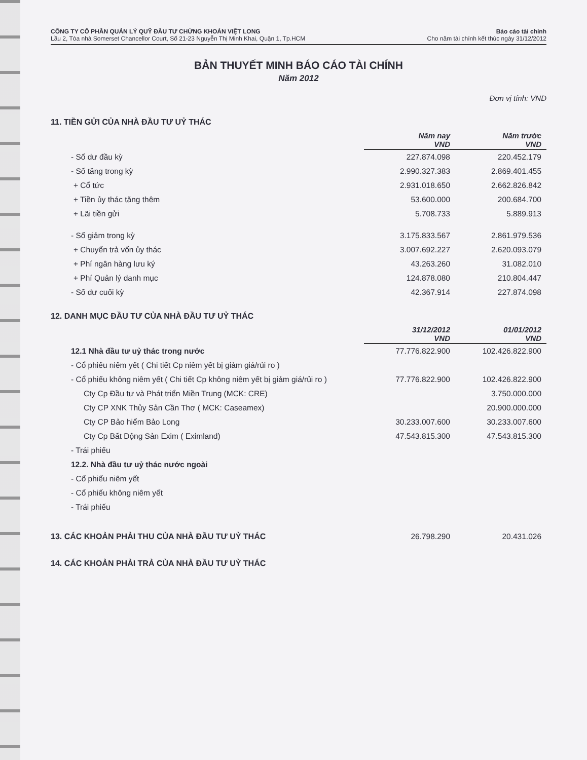CÔNG TY CỔ PHẦN QUẢN LÝ QUỸ ĐẦU TƯ CHỨNG KHOÁN VIỆT LONG
Lầu 2, Tòa nhà Somerset Chancellor Court, Số 21-23 Nguyễn Thị Minh Khai, Quận 1, Tp.HCM
Báo cáo tài chính
Cho năm tài chính kết thúc ngày 31/12/2012
BẢN THUYẾT MINH BÁO CÁO TÀI CHÍNH
Năm 2012
Đơn vị tính: VND
11. TIỀN GỬI CỦA NHÀ ĐẦU TƯ UỶ THÁC
| | Năm nay VND | Năm trước VND |
| - Số dư đầu kỳ | 227.874.098 | 220.452.179 |
| - Số tăng trong kỳ | 2.990.327.383 | 2.869.401.455 |
| + Cổ tức | 2.931.018.650 | 2.662.826.842 |
| + Tiền ủy thác tăng thêm | 53.600.000 | 200.684.700 |
| + Lãi tiền gửi | 5.708.733 | 5.889.913 |
| - Số giảm trong kỳ | 3.175.833.567 | 2.861.979.536 |
| + Chuyển trả vốn ủy thác | 3.007.692.227 | 2.620.093.079 |
| + Phí ngân hàng lưu ký | 43.263.260 | 31.082.010 |
| + Phí Quản lý danh mục | 124.878.080 | 210.804.447 |
| - Số dư cuối kỳ | 42.367.914 | 227.874.098 |
12. DANH MỤC ĐẦU TƯ CỦA NHÀ ĐẦU TƯ UỶ THÁC
| | 31/12/2012 VND | 01/01/2012 VND |
| 12.1 Nhà đầu tư uỷ thác trong nước | 77.776.822.900 | 102.426.822.900 |
| - Cổ phiếu niêm yết ( Chi tiết Cp niêm yết bị giảm giá/rủi ro ) | | |
| - Cổ phiếu không niêm yết ( Chi tiết Cp không niêm yết bị giảm giá/rủi ro ) | 77.776.822.900 | 102.426.822.900 |
| Cty Cp Đầu tư và Phát triển Miền Trung (MCK: CRE) | | 3.750.000.000 |
| Cty CP XNK Thủy Sản Cần Thơ ( MCK: Caseamex) | | 20.900.000.000 |
| Cty CP Bảo hiểm Bảo Long | 30.233.007.600 | 30.233.007.600 |
| Cty Cp Bất Động Sản Exim ( Eximland) | 47.543.815.300 | 47.543.815.300 |
| - Trái phiếu | | |
| 12.2. Nhà đầu tư uỷ thác nước ngoài | | |
| - Cổ phiếu niêm yết | | |
| - Cổ phiếu không niêm yết | | |
| - Trái phiếu | | |
| 13. CÁC KHOẢN PHẢI THU CỦA NHÀ ĐẦU TƯ UỶ THÁC | 26.798.290 | 20.431.026 |
14. CÁC KHOẢN PHẢI TRẢ CỦA NHÀ ĐẦU TƯ UỶ THÁC